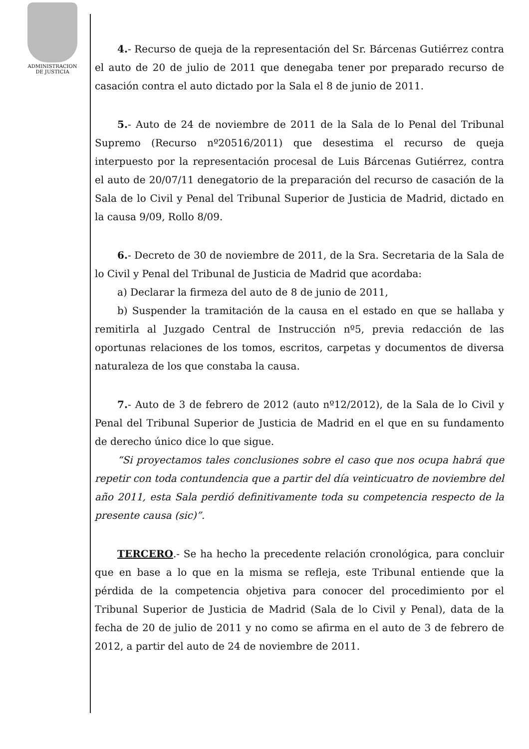ADMINISTRACION
DE JUSTICIA
4.- Recurso de queja de la representación del Sr. Bárcenas Gutiérrez contra el auto de 20 de julio de 2011 que denegaba tener por preparado recurso de casación contra el auto dictado por la Sala el 8 de junio de 2011.
5.- Auto de 24 de noviembre de 2011 de la Sala de lo Penal del Tribunal Supremo (Recurso nº20516/2011) que desestima el recurso de queja interpuesto por la representación procesal de Luis Bárcenas Gutiérrez, contra el auto de 20/07/11 denegatorio de la preparación del recurso de casación de la Sala de lo Civil y Penal del Tribunal Superior de Justicia de Madrid, dictado en la causa 9/09, Rollo 8/09.
6.- Decreto de 30 de noviembre de 2011, de la Sra. Secretaria de la Sala de lo Civil y Penal del Tribunal de Justicia de Madrid que acordaba:
a) Declarar la firmeza del auto de 8 de junio de 2011,
b) Suspender la tramitación de la causa en el estado en que se hallaba y remitirla al Juzgado Central de Instrucción nº5, previa redacción de las oportunas relaciones de los tomos, escritos, carpetas y documentos de diversa naturaleza de los que constaba la causa.
7.- Auto de 3 de febrero de 2012 (auto nº12/2012), de la Sala de lo Civil y Penal del Tribunal Superior de Justicia de Madrid en el que en su fundamento de derecho único dice lo que sigue.
“Si proyectamos tales conclusiones sobre el caso que nos ocupa habrá que repetir con toda contundencia que a partir del día veinticuatro de noviembre del año 2011, esta Sala perdió definitivamente toda su competencia respecto de la presente causa (sic)”.
TERCERO.- Se ha hecho la precedente relación cronológica, para concluir que en base a lo que en la misma se refleja, este Tribunal entiende que la pérdida de la competencia objetiva para conocer del procedimiento por el Tribunal Superior de Justicia de Madrid (Sala de lo Civil y Penal), data de la fecha de 20 de julio de 2011 y no como se afirma en el auto de 3 de febrero de 2012, a partir del auto de 24 de noviembre de 2011.